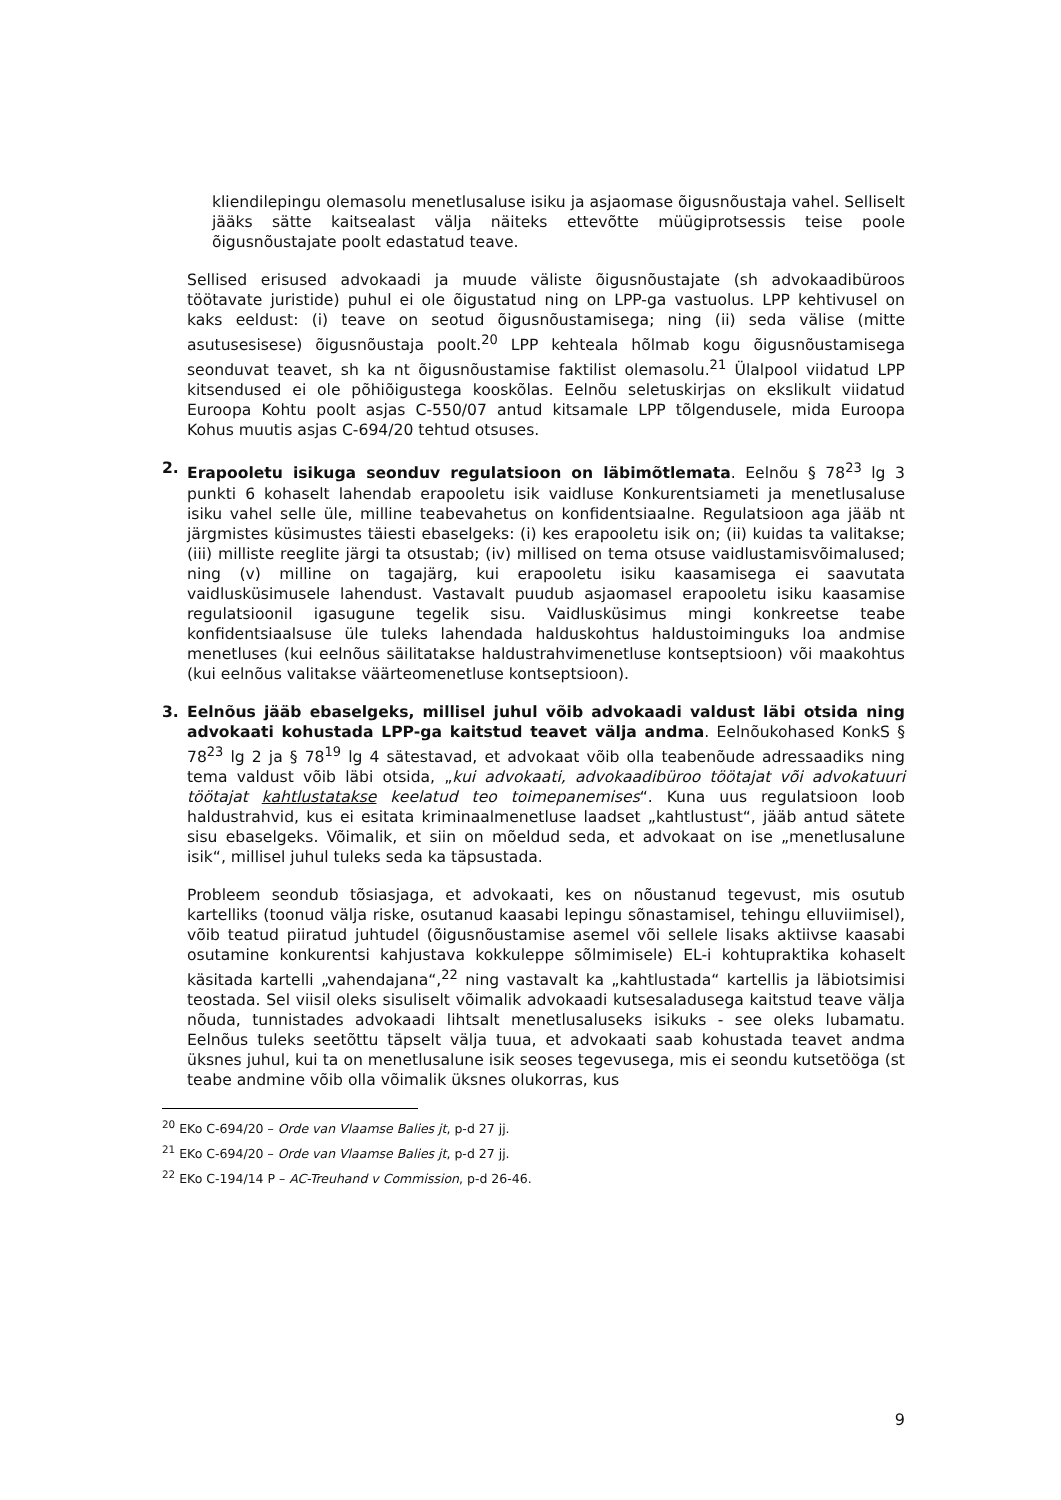kliendilepingu olemasolu menetlusaluse isiku ja asjaomase õigusnõustaja vahel. Selliselt jääks sätte kaitsealast välja näiteks ettevõtte müügiprotsessis teise poole õigusnõustajate poolt edastatud teave.
Sellised erisused advokaadi ja muude väliste õigusnõustajate (sh advokaadibüroos töötavate juristide) puhul ei ole õigustatud ning on LPP-ga vastuolus. LPP kehtivusel on kaks eeldust: (i) teave on seotud õigusnõustamisega; ning (ii) seda välise (mitte asutusesisese) õigusnõustaja poolt.<sup>20</sup> LPP kehteala hõlmab kogu õigusnõustamisega seonduvat teavet, sh ka nt õigusnõustamise faktilist olemasolu.<sup>21</sup> Ülalpool viidatud LPP kitsendused ei ole põhiõigustega kooskõlas. Eelnõu seletuskirjas on ekslikult viidatud Euroopa Kohtu poolt asjas C-550/07 antud kitsamale LPP tõlgendusele, mida Euroopa Kohus muutis asjas C-694/20 tehtud otsuses.
2. Erapooletu isikuga seonduv regulatsioon on läbimõtlemata. Eelnõu § 78<sup>23</sup> lg 3 punkti 6 kohaselt lahendab erapooletu isik vaidluse Konkurentsiameti ja menetlusaluse isiku vahel selle üle, milline teabevahetus on konfidentsiaalne. Regulatsioon aga jääb nt järgmistes küsimustes täiesti ebaselgeks: (i) kes erapooletu isik on; (ii) kuidas ta valitakse; (iii) milliste reeglite järgi ta otsustab; (iv) millised on tema otsuse vaidlustamisvõimalused; ning (v) milline on tagajärg, kui erapooletu isiku kaasamisega ei saavutata vaidlusküsimusele lahendust. Vastavalt puudub asjaomasel erapooletu isiku kaasamise regulatsioonil igasugune tegelik sisu. Vaidlusküsimus mingi konkreetse teabe konfidentsiaalsuse üle tuleks lahendada halduskohtus haldustoiminguks loa andmise menetluses (kui eelnõus säilitatakse haldustrahvimenetluse kontseptsioon) või maakohtus (kui eelnõus valitakse väärteomenetluse kontseptsioon).
3. Eelnõus jääb ebaselgeks, millisel juhul võib advokaadi valdust läbi otsida ning advokaati kohustada LPP-ga kaitstud teavet välja andma. Eelnõukohased KonkS § 78<sup>23</sup> lg 2 ja § 78<sup>19</sup> lg 4 sätestavad, et advokaat võib olla teabenõude adressaadiks ning tema valdust võib läbi otsida, „kui advokaati, advokaadibüroo töötajat või advokatuuri töötajat kahtlustatakse keelatud teo toimepanemises“. Kuna uus regulatsioon loob haldustrahvid, kus ei esitata kriminaalmenetluse laadset „kahtlustust“, jääb antud sätete sisu ebaselgeks. Võimalik, et siin on mõeldud seda, et advokaat on ise „menetlusalune isik“, millisel juhul tuleks seda ka täpsustada.
Probleem seondub tõsiasjaga, et advokaati, kes on nõustanud tegevust, mis osutub kartelliks (toonud välja riske, osutanud kaasabi lepingu sõnastamisel, tehingu elluviimisel), võib teatud piiratud juhtudel (õigusnõustamise asemel või sellele lisaks aktiivse kaasabi osutamine konkurentsi kahjustava kokkuleppe sõlmimisele) EL-i kohtupraktika kohaselt käsitada kartelli „vahendajana“,<sup>22</sup> ning vastavalt ka „kahtlustada“ kartellis ja läbiotsimisi teostada. Sel viisil oleks sisuliselt võimalik advokaadi kutsesaladusega kaitstud teave välja nõuda, tunnistades advokaadi lihtsalt menetlusaluseks isikuks - see oleks lubamatu. Eelnõus tuleks seetõttu täpselt välja tuua, et advokaati saab kohustada teavet andma üksnes juhul, kui ta on menetlusalune isik seoses tegevusega, mis ei seondu kutsetööga (st teabe andmine võib olla võimalik üksnes olukorras, kus
<sup>20</sup> EKo C-694/20 – Orde van Vlaamse Balies jt, p-d 27 jj.
<sup>21</sup> EKo C-694/20 – Orde van Vlaamse Balies jt, p-d 27 jj.
<sup>22</sup> EKo C-194/14 P – AC-Treuhand v Commission, p-d 26-46.
9